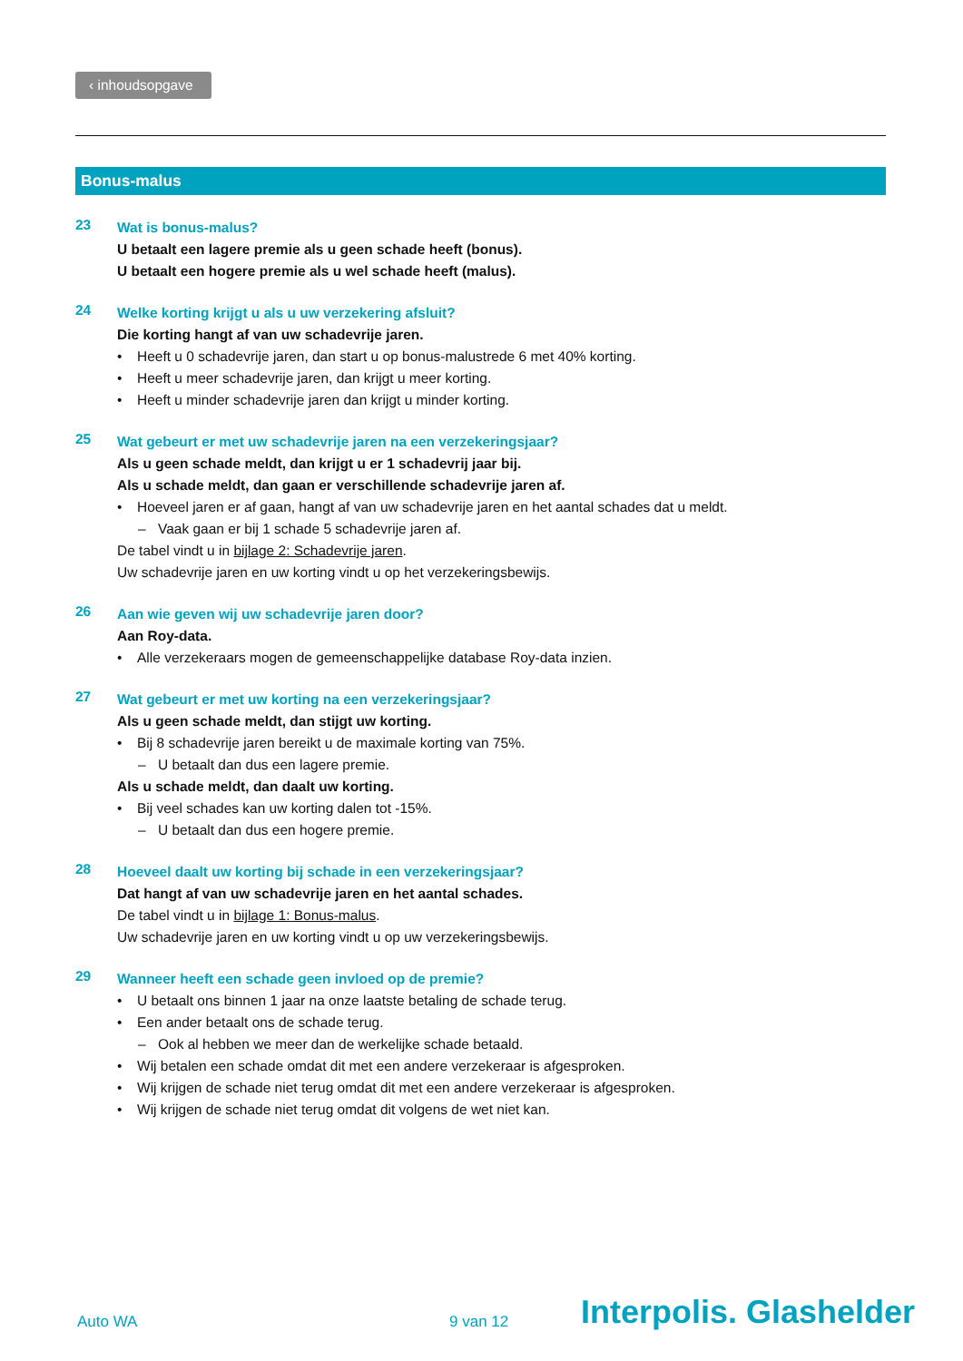‹ inhoudsopgave
Bonus-malus
23
Wat is bonus-malus?
U betaalt een lagere premie als u geen schade heeft (bonus).
U betaalt een hogere premie als u wel schade heeft (malus).
24
Welke korting krijgt u als u uw verzekering afsluit?
Die korting hangt af van uw schadevrije jaren.
• Heeft u 0 schadevrije jaren, dan start u op bonus-malustrede 6 met 40% korting.
• Heeft u meer schadevrije jaren, dan krijgt u meer korting.
• Heeft u minder schadevrije jaren dan krijgt u minder korting.
25
Wat gebeurt er met uw schadevrije jaren na een verzekeringsjaar?
Als u geen schade meldt, dan krijgt u er 1 schadevrij jaar bij.
Als u schade meldt, dan gaan er verschillende schadevrije jaren af.
• Hoeveel jaren er af gaan, hangt af van uw schadevrije jaren en het aantal schades dat u meldt.
– Vaak gaan er bij 1 schade 5 schadevrije jaren af.
De tabel vindt u in bijlage 2: Schadevrije jaren.
Uw schadevrije jaren en uw korting vindt u op het verzekeringsbewijs.
26
Aan wie geven wij uw schadevrije jaren door?
Aan Roy-data.
• Alle verzekeraars mogen de gemeenschappelijke database Roy-data inzien.
27
Wat gebeurt er met uw korting na een verzekeringsjaar?
Als u geen schade meldt, dan stijgt uw korting.
• Bij 8 schadevrije jaren bereikt u de maximale korting van 75%.
– U betaalt dan dus een lagere premie.
Als u schade meldt, dan daalt uw korting.
• Bij veel schades kan uw korting dalen tot -15%.
– U betaalt dan dus een hogere premie.
28
Hoeveel daalt uw korting bij schade in een verzekeringsjaar?
Dat hangt af van uw schadevrije jaren en het aantal schades.
De tabel vindt u in bijlage 1: Bonus-malus.
Uw schadevrije jaren en uw korting vindt u op uw verzekeringsbewijs.
29
Wanneer heeft een schade geen invloed op de premie?
• U betaalt ons binnen 1 jaar na onze laatste betaling de schade terug.
• Een ander betaalt ons de schade terug.
– Ook al hebben we meer dan de werkelijke schade betaald.
• Wij betalen een schade omdat dit met een andere verzekeraar is afgesproken.
• Wij krijgen de schade niet terug omdat dit met een andere verzekeraar is afgesproken.
• Wij krijgen de schade niet terug omdat dit volgens de wet niet kan.
Auto WA
9 van 12
Interpolis. Glashelder